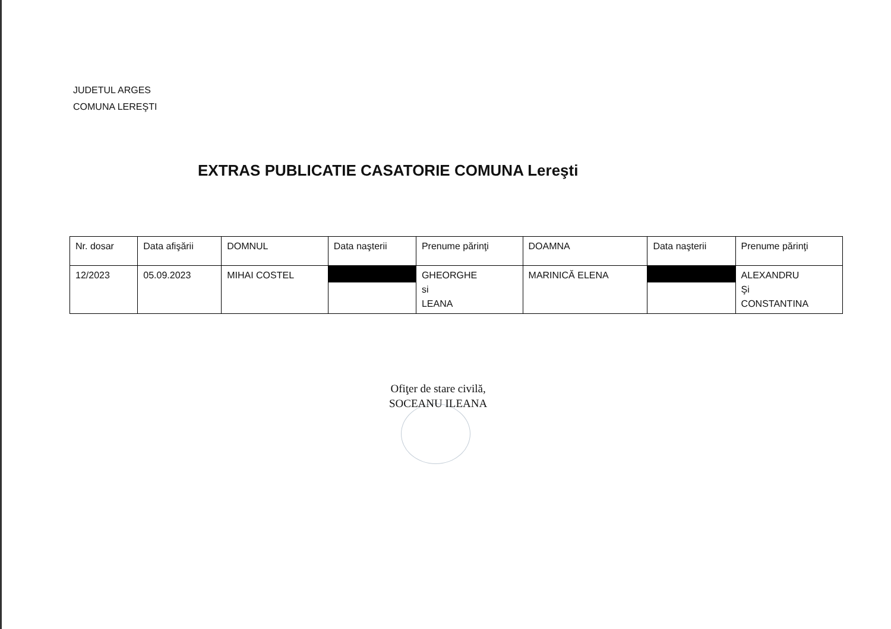JUDETUL ARGES
COMUNA LEREŞTI
EXTRAS PUBLICATIE CASATORIE COMUNA Lereşti
| Nr. dosar | Data afişării | DOMNUL | Data naşterii | Prenume părinţi | DOAMNA | Data naşterii | Prenume părinţi |
| --- | --- | --- | --- | --- | --- | --- | --- |
| 12/2023 | 05.09.2023 | MIHAI COSTEL | | GHEORGHE si LEANA | MARINICĂ ELENA | | ALEXANDRU Şi CONSTANTINA |
Ofiţer de stare civilă,
SOCEANU ILEANA